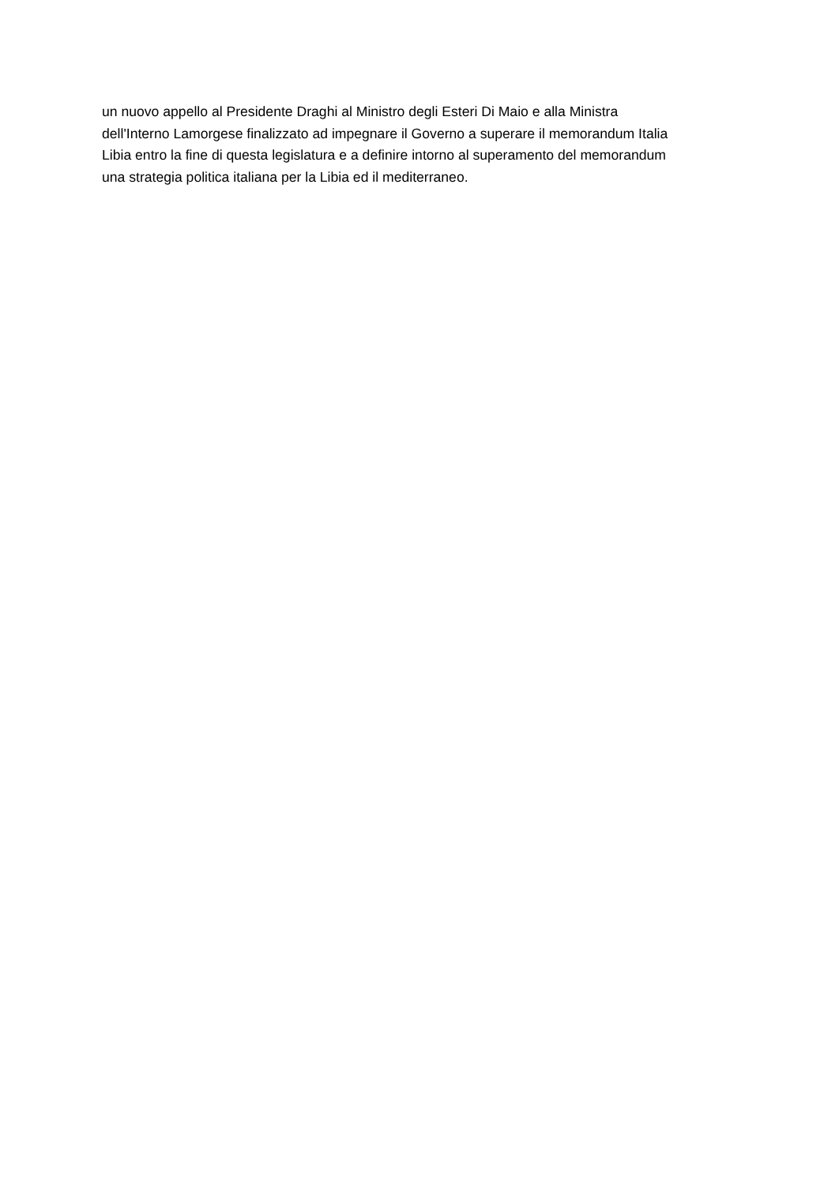un nuovo appello al Presidente Draghi al Ministro degli Esteri Di Maio e alla Ministra
dell'Interno Lamorgese finalizzato ad impegnare il Governo a superare il memorandum Italia
Libia entro la fine di questa legislatura e a definire intorno al superamento del memorandum
una strategia politica italiana per la Libia ed il mediterraneo.